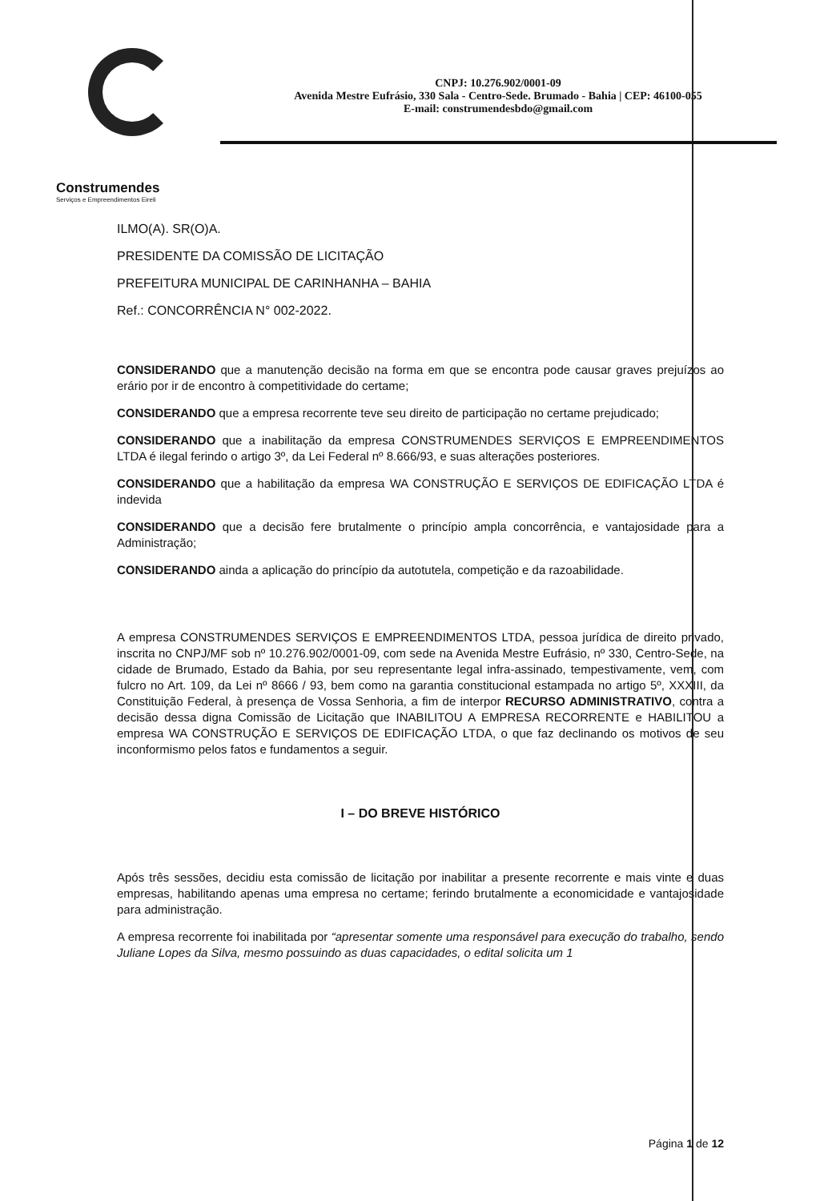Construmendes
Serviços e Empreendimentos Eireli
CNPJ: 10.276.902/0001-09
Avenida Mestre Eufrásio, 330 Sala - Centro-Sede. Brumado - Bahia | CEP: 46100-055
E-mail: construmendesbdo@gmail.com
ILMO(A). SR(O)A.
PRESIDENTE DA COMISSÃO DE LICITAÇÃO
PREFEITURA MUNICIPAL DE CARINHANHA – BAHIA
Ref.: CONCORRÊNCIA N° 002-2022.
CONSIDERANDO que a manutenção decisão na forma em que se encontra pode causar graves prejuízos ao erário por ir de encontro à competitividade do certame;
CONSIDERANDO que a empresa recorrente teve seu direito de participação no certame prejudicado;
CONSIDERANDO que a inabilitação da empresa CONSTRUMENDES SERVIÇOS E EMPREENDIMENTOS LTDA é ilegal ferindo o artigo 3º, da Lei Federal nº 8.666/93, e suas alterações posteriores.
CONSIDERANDO que a habilitação da empresa WA CONSTRUÇÃO E SERVIÇOS DE EDIFICAÇÃO LTDA é indevida
CONSIDERANDO que a decisão fere brutalmente o princípio ampla concorrência, e vantajosidade para a Administração;
CONSIDERANDO ainda a aplicação do princípio da autotutela, competição e da razoabilidade.
A empresa CONSTRUMENDES SERVIÇOS E EMPREENDIMENTOS LTDA, pessoa jurídica de direito privado, inscrita no CNPJ/MF sob nº 10.276.902/0001-09, com sede na Avenida Mestre Eufrásio, nº 330, Centro-Sede, na cidade de Brumado, Estado da Bahia, por seu representante legal infra-assinado, tempestivamente, vem, com fulcro no Art. 109, da Lei nº 8666 / 93, bem como na garantia constitucional estampada no artigo 5º, XXXIII, da Constituição Federal, à presença de Vossa Senhoria, a fim de interpor RECURSO ADMINISTRATIVO, contra a decisão dessa digna Comissão de Licitação que INABILITOU A EMPRESA RECORRENTE e HABILITOU a empresa WA CONSTRUÇÃO E SERVIÇOS DE EDIFICAÇÃO LTDA, o que faz declinando os motivos de seu inconformismo pelos fatos e fundamentos a seguir.
I – DO BREVE HISTÓRICO
Após três sessões, decidiu esta comissão de licitação por inabilitar a presente recorrente e mais vinte e duas empresas, habilitando apenas uma empresa no certame; ferindo brutalmente a economicidade e vantajosidade para administração.
A empresa recorrente foi inabilitada por “apresentar somente uma responsável para execução do trabalho, sendo Juliane Lopes da Silva, mesmo possuindo as duas capacidades, o edital solicita um 1
Página 1 de 12